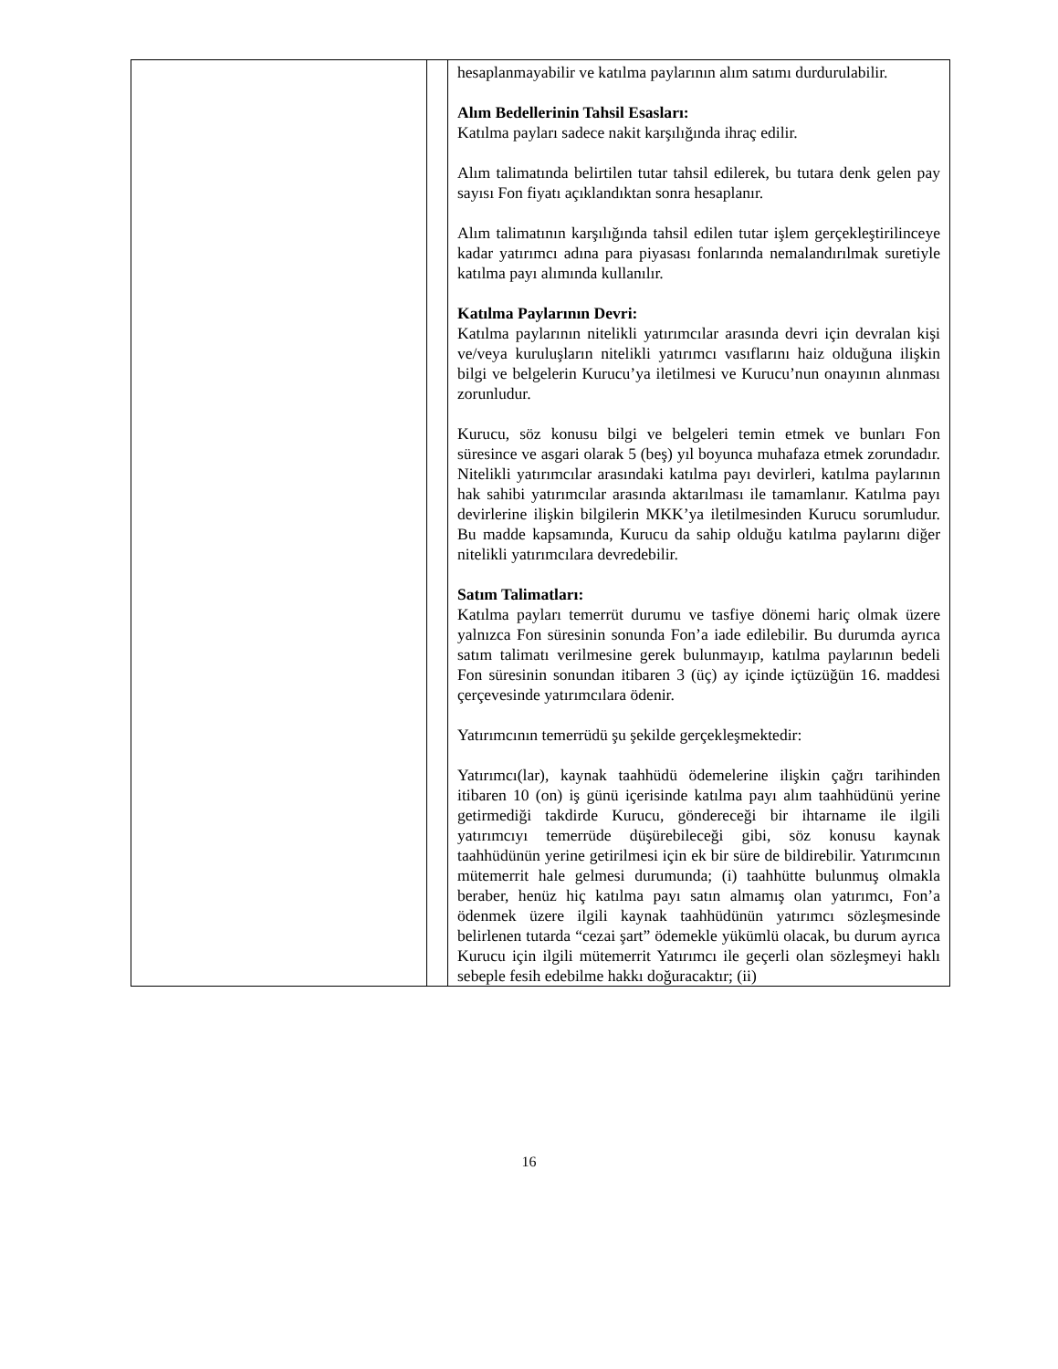| | | hesaplanmayabilir ve katılma paylarının alım satımı durdurulabilir. Alım Bedellerinin Tahsil Esasları: Katılma payları sadece nakit karşılığında ihraç edilir. Alım talimatında belirtilen tutar tahsil edilerek, bu tutara denk gelen pay sayısı Fon fiyatı açıklandıktan sonra hesaplanır. Alım talimatının karşılığında tahsil edilen tutar işlem gerçekleştirilinceye kadar yatırımcı adına para piyasası fonlarında nemalandırılmak suretiyle katılma payı alımında kullanılır. Katılma Paylarının Devri: Katılma paylarının nitelikli yatırımcılar arasında devri için devralan kişi ve/veya kuruluşların nitelikli yatırımcı vasıflarını haiz olduğuna ilişkin bilgi ve belgelerin Kurucu’ya iletilmesi ve Kurucu’nun onayının alınması zorunludur. Kurucu, söz konusu bilgi ve belgeleri temin etmek ve bunları Fon süresince ve asgari olarak 5 (beş) yıl boyunca muhafaza etmek zorundadır. Nitelikli yatırımcılar arasındaki katılma payı devirleri, katılma paylarının hak sahibi yatırımcılar arasında aktarılması ile tamamlanır. Katılma payı devirlerine ilişkin bilgilerin MKK’ya iletilmesinden Kurucu sorumludur. Bu madde kapsamında, Kurucu da sahip olduğu katılma paylarını diğer nitelikli yatırımcılara devredebilir. Satım Talimatları: Katılma payları temerrüt durumu ve tasfiye dönemi hariç olmak üzere yalnızca Fon süresinin sonunda Fon’a iade edilebilir. Bu durumda ayrıca satım talimatı verilmesine gerek bulunmayıp, katılma paylarının bedeli Fon süresinin sonundan itibaren 3 (üç) ay içinde içtüzüğün 16. maddesi çerçevesinde yatırımcılara ödenir. Yatırımcının temerrüdü şu şekilde gerçekleşmektedir: Yatırımcı(lar), kaynak taahhüdü ödemelerine ilişkin çağrı tarihinden itibaren 10 (on) iş günü içerisinde katılma payı alım taahhüdünü yerine getirmediği takdirde Kurucu, göndereceği bir ihtarname ile ilgili yatırımcıyı temerrüde düşürebileceği gibi, söz konusu kaynak taahhüdünün yerine getirilmesi için ek bir süre de bildirebilir. Yatırımcının mütemerrit hale gelmesi durumunda; (i) taahhütte bulunmuş olmakla beraber, henüz hiç katılma payı satın almamış olan yatırımcı, Fon’a ödenmek üzere ilgili kaynak taahhüdünün yatırımcı sözleşmesinde belirlenen tutarda “cezai şart” ödemekle yükümlü olacak, bu durum ayrıca Kurucu için ilgili mütemerrit Yatırımcı ile geçerli olan sözleşmeyi haklı sebeple fesih edebilme hakkı doğuracaktır; (ii) |
16